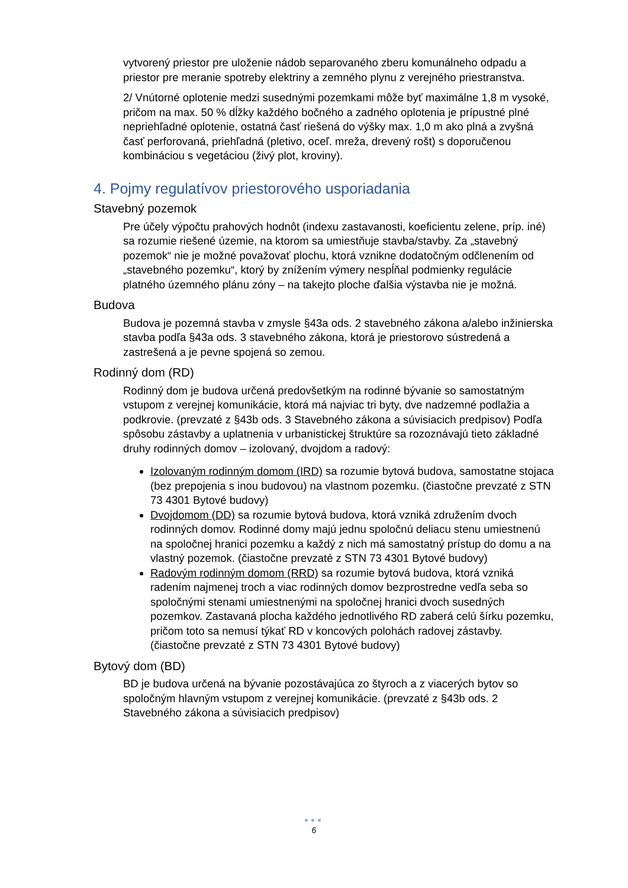vytvorený priestor pre uloženie nádob separovaného zberu komunálneho odpadu a priestor pre meranie spotreby elektriny a zemného plynu z verejného priestranstva.
2/ Vnútorné oplotenie medzi susednými pozemkami môže byť maximálne 1,8 m vysoké, pričom na max. 50 % dĺžky každého bočného a zadného oplotenia je prípustné plné nepriehľadné oplotenie, ostatná časť riešená do výšky max. 1,0 m ako plná a zvyšná časť perforovaná, priehľadná (pletivo, oceľ. mreža, drevený rošt) s doporučenou kombináciou s vegetáciou (živý plot, kroviny).
4. Pojmy regulatívov priestorového usporiadania
Stavebný pozemok
Pre účely výpočtu prahových hodnôt (indexu zastavanosti, koeficientu zelene, príp. iné) sa rozumie riešené územie, na ktorom sa umiestňuje stavba/stavby. Za „stavebný pozemok“ nie je možné považovať plochu, ktorá vznikne dodatočným odčlenením od „stavebného pozemku“, ktorý by znížením výmery nespĺňal podmienky regulácie platného územného plánu zóny – na takejto ploche ďalšia výstavba nie je možná.
Budova
Budova je pozemná stavba v zmysle §43a ods. 2 stavebného zákona a/alebo inžinierska stavba podľa §43a ods. 3 stavebného zákona, ktorá je priestorovo sústredená a zastrešená a je pevne spojená so zemou.
Rodinný dom (RD)
Rodinný dom je budova určená predovšetkým na rodinné bývanie so samostatným vstupom z verejnej komunikácie, ktorá má najviac tri byty, dve nadzemné podlažia a podkrovie. (prevzaté z §43b ods. 3 Stavebného zákona a súvisiacich predpisov) Podľa spôsobu zástavby a uplatnenia v urbanistickej štruktúre sa rozoznávajú tieto základné druhy rodinných domov – izolovaný, dvojdom a radový:
Izolovaným rodinným domom (IRD) sa rozumie bytová budova, samostatne stojaca (bez prepojenia s inou budovou) na vlastnom pozemku. (čiastočne prevzaté z STN 73 4301 Bytové budovy)
Dvojdomom (DD) sa rozumie bytová budova, ktorá vzniká združením dvoch rodinných domov. Rodinné domy majú jednu spoločnú deliacu stenu umiestnenú na spoločnej hranici pozemku a každý z nich má samostatný prístup do domu a na vlastný pozemok. (čiastočne prevzaté z STN 73 4301 Bytové budovy)
Radovým rodinným domom (RRD) sa rozumie bytová budova, ktorá vzniká radením najmenej troch a viac rodinných domov bezprostredne vedľa seba so spoločnými stenami umiestnenými na spoločnej hranici dvoch susedných pozemkov. Zastavaná plocha každého jednotlivého RD zaberá celú šírku pozemku, pričom toto sa nemusí týkať RD v koncových polohách radovej zástavby. (čiastočne prevzaté z STN 73 4301 Bytové budovy)
Bytový dom (BD)
BD je budova určená na bývanie pozostávajúca zo štyroch a z viacerých bytov so spoločným hlavným vstupom z verejnej komunikácie. (prevzaté z §43b ods. 2 Stavebného zákona a súvisiacich predpisov)
●●●
6